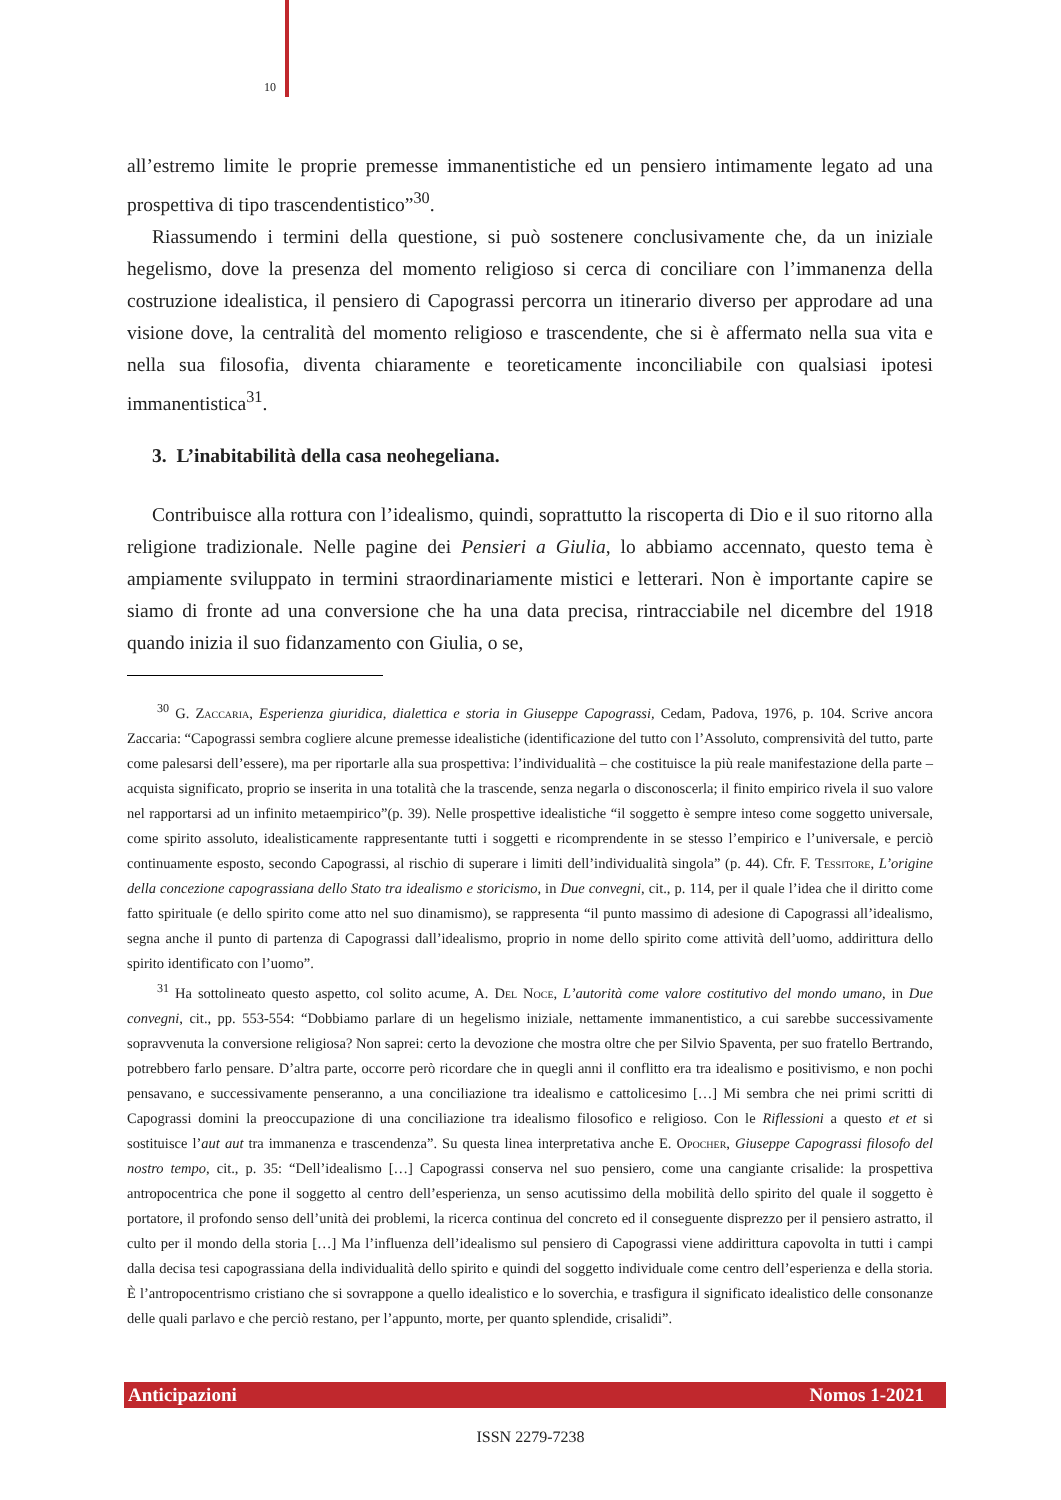10
all’estremo limite le proprie premesse immanentistiche ed un pensiero intimamente legato ad una prospettiva di tipo trascendentistico”<sup>30</sup>.
Riassumendo i termini della questione, si può sostenere conclusivamente che, da un iniziale hegelismo, dove la presenza del momento religioso si cerca di conciliare con l’immanenza della costruzione idealistica, il pensiero di Capograssi percorra un itinerario diverso per approdare ad una visione dove, la centralità del momento religioso e trascendente, che si è affermato nella sua vita e nella sua filosofia, diventa chiaramente e teoreticamente inconciliabile con qualsiasi ipotesi immanentistica<sup>31</sup>.
3. L’inabitabilità della casa neohegeliana.
Contribuisce alla rottura con l’idealismo, quindi, soprattutto la riscoperta di Dio e il suo ritorno alla religione tradizionale. Nelle pagine dei Pensieri a Giulia, lo abbiamo accennato, questo tema è ampiamente sviluppato in termini straordinariamente mistici e letterari. Non è importante capire se siamo di fronte ad una conversione che ha una data precisa, rintracciabile nel dicembre del 1918 quando inizia il suo fidanzamento con Giulia, o se,
<sup>30</sup> G. Zaccaria, Esperienza giuridica, dialettica e storia in Giuseppe Capograssi, Cedam, Padova, 1976, p. 104. Scrive ancora Zaccaria: “Capograssi sembra cogliere alcune premesse idealistiche (identificazione del tutto con l’Assoluto, comprensività del tutto, parte come palesarsi dell’essere), ma per riportarle alla sua prospettiva: l’individualità – che costituisce la più reale manifestazione della parte – acquista significato, proprio se inserita in una totalità che la trascende, senza negarla o disconoscerla; il finito empirico rivela il suo valore nel rapportarsi ad un infinito metaempirico”(p. 39). Nelle prospettive idealistiche “il soggetto è sempre inteso come soggetto universale, come spirito assoluto, idealisticamente rappresentante tutti i soggetti e ricomprendente in se stesso l’empirico e l’universale, e perciò continuamente esposto, secondo Capograssi, al rischio di superare i limiti dell’individualità singola” (p. 44). Cfr. F. Tessitore, L’origine della concezione capograssiana dello Stato tra idealismo e storicismo, in Due convegni, cit., p. 114, per il quale l’idea che il diritto come fatto spirituale (e dello spirito come atto nel suo dinamismo), se rappresenta “il punto massimo di adesione di Capograssi all’idealismo, segna anche il punto di partenza di Capograssi dall’idealismo, proprio in nome dello spirito come attività dell’uomo, addirittura dello spirito identificato con l’uomo”.
<sup>31</sup> Ha sottolineato questo aspetto, col solito acume, A. Del Noce, L’autorità come valore costitutivo del mondo umano, in Due convegni, cit., pp. 553-554: “Dobbiamo parlare di un hegelismo iniziale, nettamente immanentistico, a cui sarebbe successivamente sopravvenuta la conversione religiosa? Non saprei: certo la devozione che mostra oltre che per Silvio Spaventa, per suo fratello Bertrando, potrebbero farlo pensare. D’altra parte, occorre però ricordare che in quegli anni il conflitto era tra idealismo e positivismo, e non pochi pensavano, e successivamente penseranno, a una conciliazione tra idealismo e cattolicesimo […] Mi sembra che nei primi scritti di Capograssi domini la preoccupazione di una conciliazione tra idealismo filosofico e religioso. Con le Riflessioni a questo et et si sostituisce l’aut aut tra immanenza e trascendenza”. Su questa linea interpretativa anche E. Opocher, Giuseppe Capograssi filosofo del nostro tempo, cit., p. 35: “Dell’idealismo […] Capograssi conserva nel suo pensiero, come una cangiante crisalide: la prospettiva antropocentrica che pone il soggetto al centro dell’esperienza, un senso acutissimo della mobilità dello spirito del quale il soggetto è portatore, il profondo senso dell’unità dei problemi, la ricerca continua del concreto ed il conseguente disprezzo per il pensiero astratto, il culto per il mondo della storia […] Ma l’influenza dell’idealismo sul pensiero di Capograssi viene addirittura capovolta in tutti i campi dalla decisa tesi capograssiana della individualità dello spirito e quindi del soggetto individuale come centro dell’esperienza e della storia. È l’antropocentrismo cristiano che si sovrappone a quello idealistico e lo soverchia, e trasfigura il significato idealistico delle consonanze delle quali parlavo e che perciò restano, per l’appunto, morte, per quanto splendide, crisalidi”.
Anticipazioni Nomos 1-2021
ISSN 2279-7238